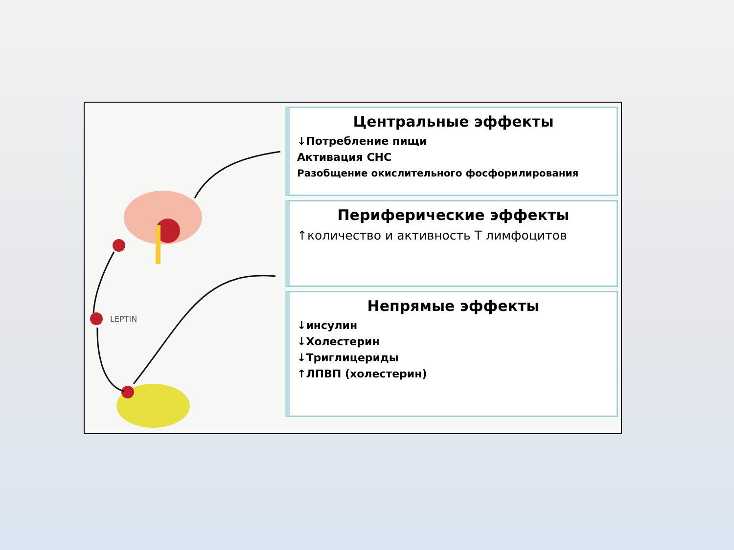LEPTIN
Центральные эффекты
↓Потребление пищи
Активация СНС
Разобщение окислительного фосфорилирования
Периферические эффекты
↑количество и активность Т лимфоцитов
Непрямые эффекты
↓инсулин
↓Холестерин
↓Триглицериды
↑ЛПВП (холестерин)